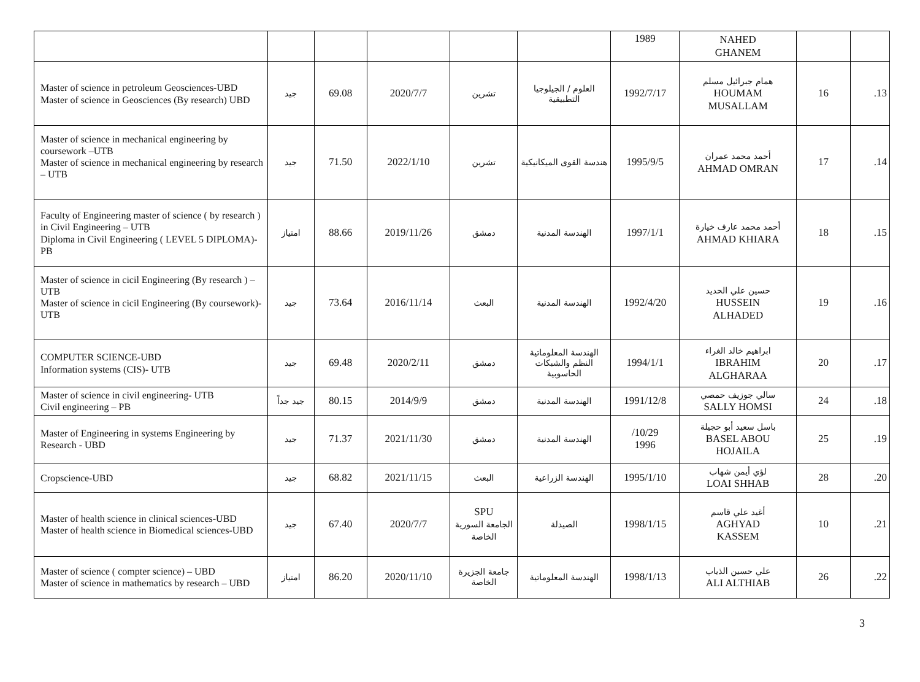| | | | | | | 1989 | NAHED GHANEM | | |
| Master of science in petroleum Geosciences-UBD Master of science in Geosciences (By research) UBD | جيد | 69.08 | 2020/7/7 | تشرين | العلوم / الجيلوجيا التطبيقية | 1992/7/17 | همام جبرائيل مسلم HOUMAM MUSALLAM | 16 | .13 |
| Master of science in mechanical engineering by coursework –UTB Master of science in mechanical engineering by research – UTB | جيد | 71.50 | 2022/1/10 | تشرين | هندسة القوى الميكانيكية | 1995/9/5 | أحمد محمد عمران AHMAD OMRAN | 17 | .14 |
| Faculty of Engineering master of science ( by research ) in Civil Engineering – UTB Diploma in Civil Engineering ( LEVEL 5 DIPLOMA)- PB | امتياز | 88.66 | 2019/11/26 | دمشق | الهندسة المدنية | 1997/1/1 | أحمد محمد عارف خيارة AHMAD KHIARA | 18 | .15 |
| Master of science in cicil Engineering (By research ) – UTB Master of science in cicil Engineering (By coursework)- UTB | جيد | 73.64 | 2016/11/14 | البعث | الهندسة المدنية | 1992/4/20 | حسين علي الحديد HUSSEIN ALHADED | 19 | .16 |
| COMPUTER SCIENCE-UBD Information systems (CIS)- UTB | جيد | 69.48 | 2020/2/11 | دمشق | الهندسة المعلوماتية النظم والشبكات الحاسوبية | 1994/1/1 | ابراهيم خالد الغراء IBRAHIM ALGHARAA | 20 | .17 |
| Master of science in civil engineering- UTB Civil engineering – PB | جيد جداً | 80.15 | 2014/9/9 | دمشق | الهندسة المدنية | 1991/12/8 | سالي جوزيف حمصي SALLY HOMSI | 24 | .18 |
| Master of Engineering in systems Engineering by Research - UBD | جيد | 71.37 | 2021/11/30 | دمشق | الهندسة المدنية | /10/29 1996 | باسل سعيد أبو حجيلة BASEL ABOU HOJAILA | 25 | .19 |
| Cropscience-UBD | جيد | 68.82 | 2021/11/15 | البعث | الهندسة الزراعية | 1995/1/10 | لؤي أيمن شهاب LOAI SHHAB | 28 | .20 |
| Master of health science in clinical sciences-UBD Master of health science in Biomedical sciences-UBD | جيد | 67.40 | 2020/7/7 | SPU الجامعة السورية الخاصة | الصيدلة | 1998/1/15 | أغيد علي قاسم AGHYAD KASSEM | 10 | .21 |
| Master of science ( compter science) – UBD Master of science in mathematics by research – UBD | امتياز | 86.20 | 2020/11/10 | جامعة الجزيرة الخاصة | الهندسة المعلوماتية | 1998/1/13 | علي حسين الذياب ALI ALTHIAB | 26 | .22 |
3